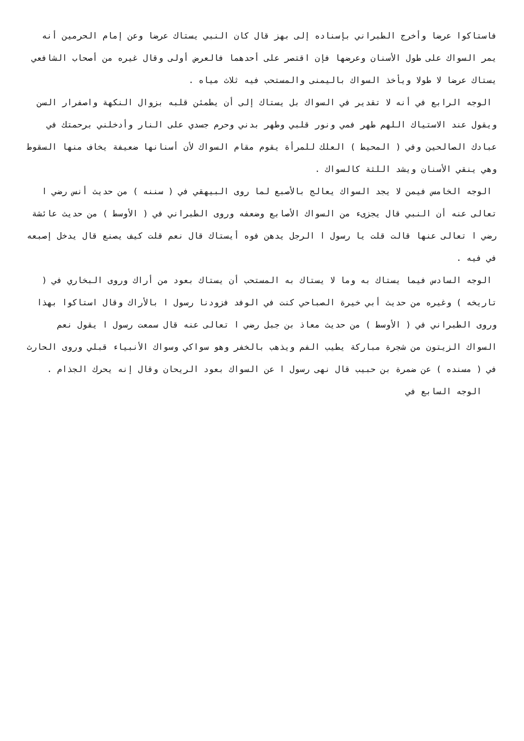فاستاكوا عرضا وأخرج الطبراني بإسناده إلى بهز قال كان النبي يستاك عرضا وعن إمام الحرمين أنه يمر السواك على طول الأسنان وعرضها فإن اقتصر على أحدهما فالعرض أولى وقال غيره من أصحاب الشافعي يستاك عرضا لا طولا ويأخذ السواك باليمنى والمستحب فيه ثلاث مياه .
الوجه الرابع في أنه لا تقدير في السواك بل يستاك إلى أن يطمئن قلبه بزوال النكهة واصفرار السن ويقول عند الاستياك اللهم طهر فمي ونور قلبي وطهر بدني وحرم جسدي على النار وأدخلني برحمتك في عبادك الصالحين وفي ( المحيط ) العلك للمرأة يقوم مقام السواك لأن أسنانها ضعيفة يخاف منها السقوط وهي ينقي الأسنان ويشد اللثة كالسواك .
الوجه الخامس فيمن لا يجد السواك يعالج بالأصبع لما روى البيهقي في ( سننه ) من حديث أنس رضي ا تعالى عنه أن النبي قال يجزىء من السواك الأصابع وضعفه وروى الطبراني في ( الأوسط ) من حديث عائشة رضي ا تعالى عنها قالت قلت يا رسول ا الرجل يدهن فوه أيستاك قال نعم قلت كيف يصنع قال يدخل إصبعه في فيه .
الوجه السادس فيما يستاك به وما لا يستاك به المستحب أن يستاك بعود من أراك وروى البخاري في ( تاريخه ) وغيره من حديث أبي خيرة الصباحي كنت في الوفد فزودنا رسول ا بالأراك وقال استاكوا بهذا وروى الطبراني في ( الأوسط ) من حديث معاذ بن جبل رضي ا تعالى عنه قال سمعت رسول ا يقول نعم السواك الزيتون من شجرة مباركة يطيب الفم ويذهب بالخفر وهو سواكي وسواك الأنبياء قبلي وروى الحارث في ( مسنده ) عن ضمرة بن حبيب قال نهى رسول ا عن السواك بعود الريحان وقال إنه يحرك الجذام .
الوجه السابع في